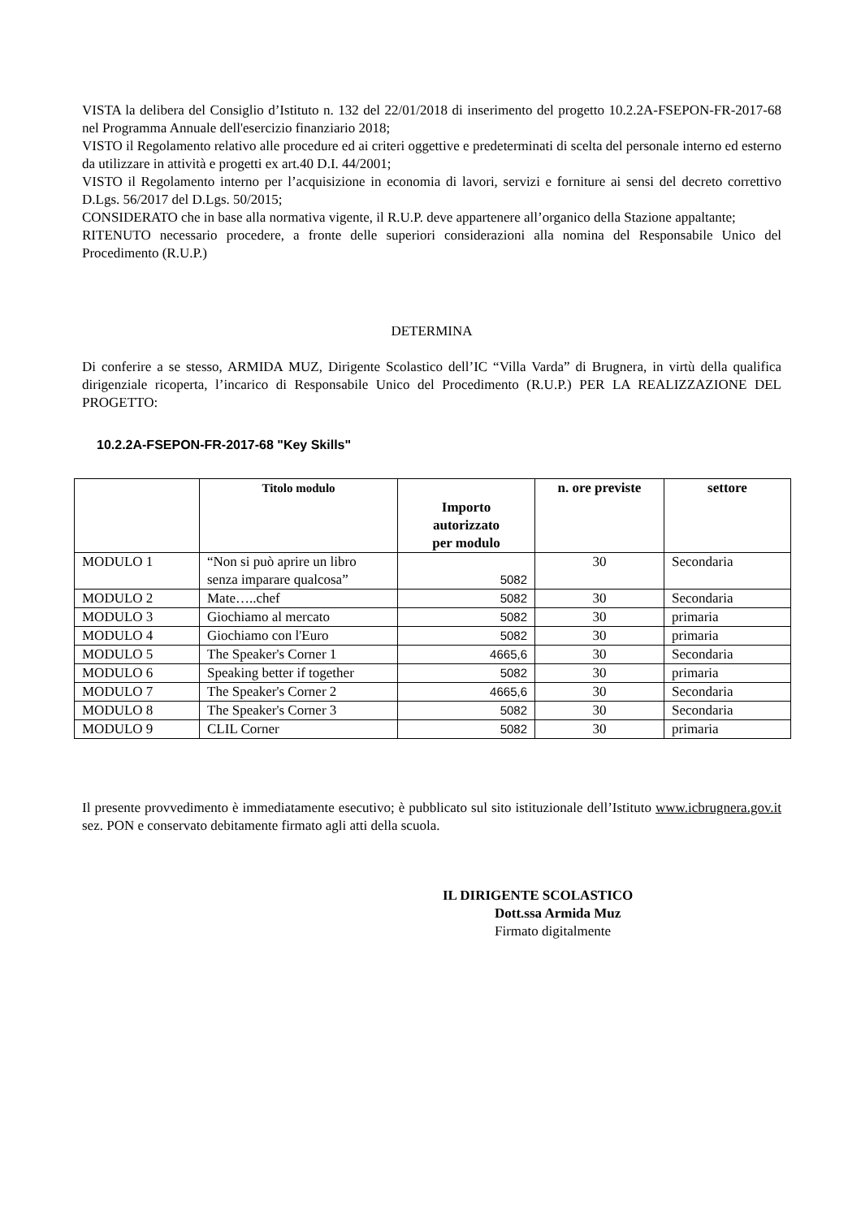VISTA la delibera del Consiglio d’Istituto n. 132 del 22/01/2018 di inserimento del progetto 10.2.2A-FSEPON-FR-2017-68 nel Programma Annuale dell'esercizio finanziario 2018;
VISTO il Regolamento relativo alle procedure ed ai criteri oggettive e predeterminati di scelta del personale interno ed esterno da utilizzare in attività e progetti ex art.40 D.I. 44/2001;
VISTO il Regolamento interno per l’acquisizione in economia di lavori, servizi e forniture ai sensi del decreto correttivo D.Lgs. 56/2017 del D.Lgs. 50/2015;
CONSIDERATO che in base alla normativa vigente, il R.U.P. deve appartenere all’organico della Stazione appaltante;
RITENUTO necessario procedere, a fronte delle superiori considerazioni alla nomina del Responsabile Unico del Procedimento (R.U.P.)
DETERMINA
Di conferire a se stesso, ARMIDA MUZ, Dirigente Scolastico dell’IC “Villa Varda” di Brugnera, in virtù della qualifica dirigenziale ricoperta, l’incarico di Responsabile Unico del Procedimento (R.U.P.) PER LA REALIZZAZIONE DEL PROGETTO:
10.2.2A-FSEPON-FR-2017-68 "Key Skills"
| | Titolo modulo | Importo autorizzato per modulo | n. ore previste | settore |
| --- | --- | --- | --- | --- |
| MODULO 1 | “Non si può aprire un libro senza imparare qualcosa” | 5082 | 30 | Secondaria |
| MODULO 2 | Mate…..chef | 5082 | 30 | Secondaria |
| MODULO 3 | Giochiamo al mercato | 5082 | 30 | primaria |
| MODULO 4 | Giochiamo con l'Euro | 5082 | 30 | primaria |
| MODULO 5 | The Speaker's Corner 1 | 4665,6 | 30 | Secondaria |
| MODULO 6 | Speaking better if together | 5082 | 30 | primaria |
| MODULO 7 | The Speaker's Corner 2 | 4665,6 | 30 | Secondaria |
| MODULO 8 | The Speaker's Corner 3 | 5082 | 30 | Secondaria |
| MODULO 9 | CLIL Corner | 5082 | 30 | primaria |
Il presente provvedimento è immediatamente esecutivo; è pubblicato sul sito istituzionale dell’Istituto www.icbrugnera.gov.it sez. PON e conservato debitamente firmato agli atti della scuola.
IL DIRIGENTE SCOLASTICO
Dott.ssa Armida Muz
Firmato digitalmente